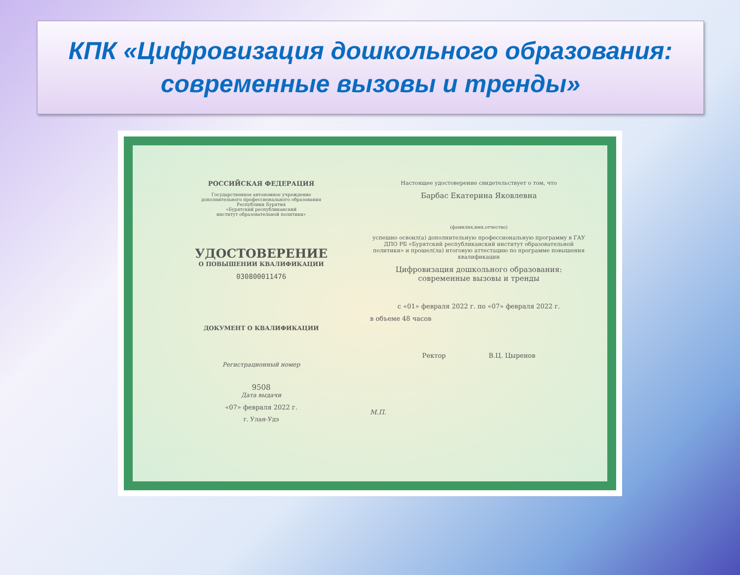КПК «Цифровизация дошкольного образования:
современные вызовы и тренды»
РОССИЙСКАЯ ФЕДЕРАЦИЯ
Государственное автономное учреждение
дополнительного профессионального образования
Республики Бурятия
«Бурятский республиканский
институт образовательной политики»
УДОСТОВЕРЕНИЕ
О ПОВЫШЕНИИ КВАЛИФИКАЦИИ
030800011476
ДОКУМЕНТ О КВАЛИФИКАЦИИ
Регистрационный номер
9508
Дата выдачи
«07» февраля 2022 г.
г. Улан-Удэ
Настоящее удостоверение свидетельствует о том, что
Барбас Екатерина Яковлевна
(фамилия,имя,отчество)
успешно освоил(а) дополнительную профессиональную программу в ГАУ ДПО РБ «Бурятский республиканский институт образовательной политики» и прошел(ла) итоговую аттестацию по программе повышения квалификации
Цифровизация дошкольного образования: современные вызовы и тренды
с «01» февраля 2022 г. по «07» февраля 2022 г.
в объеме 48 часов
Ректор В.Ц. Цыренов
М.П.